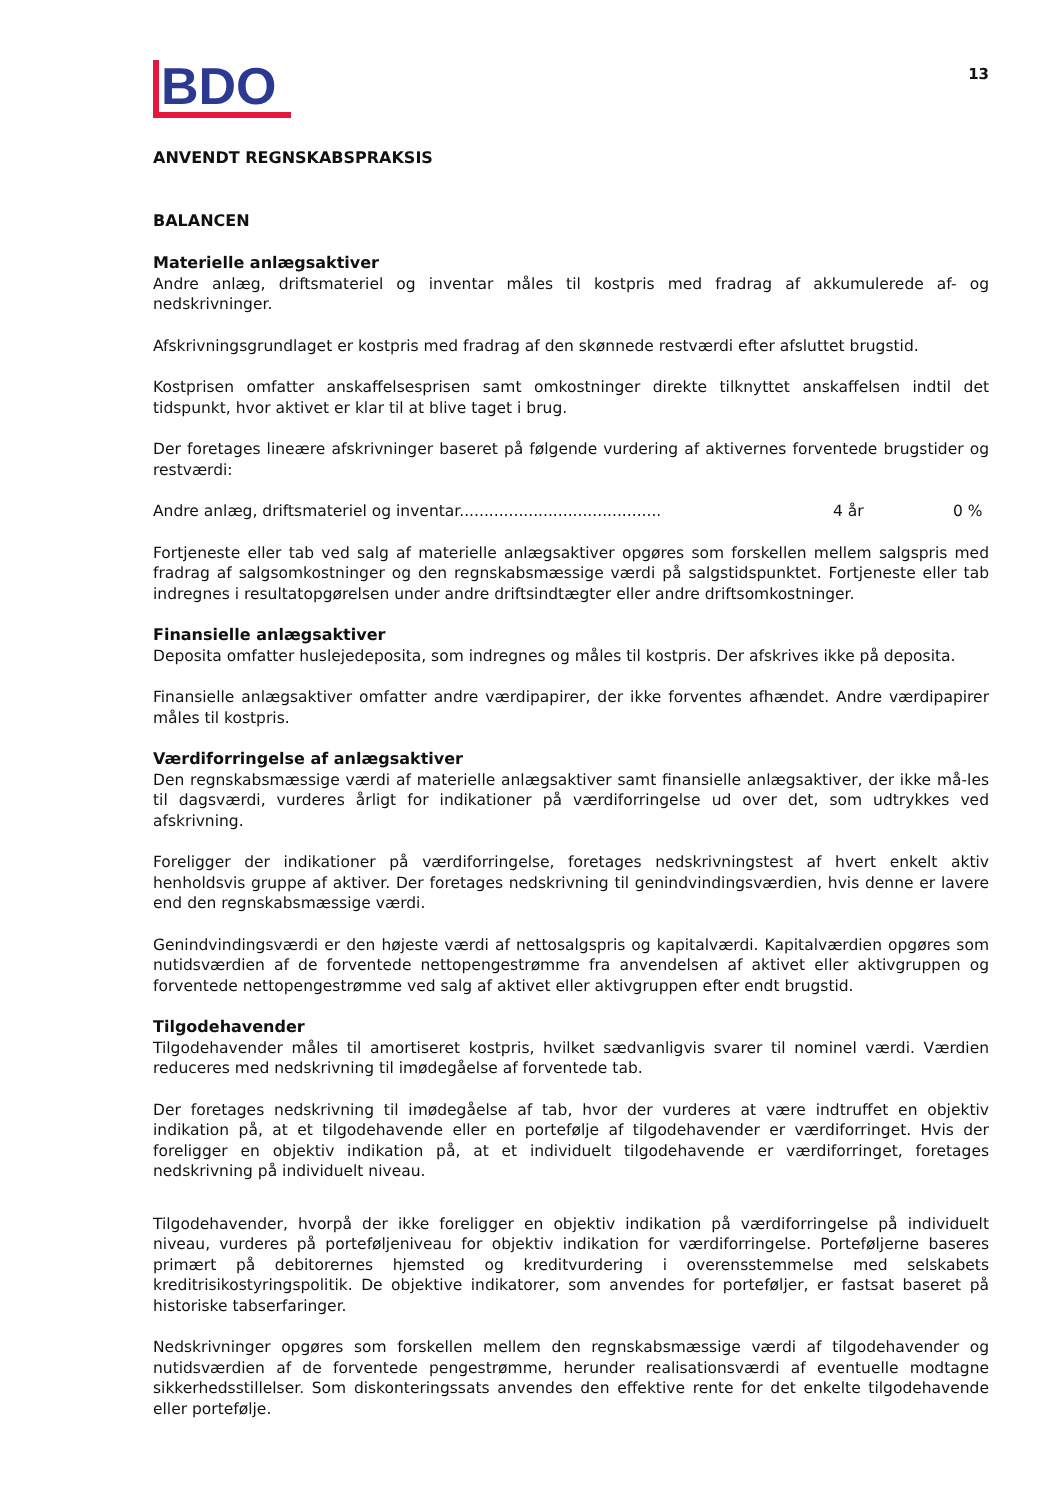BDO
13
ANVENDT REGNSKABSPRAKSIS
BALANCEN
Materielle anlægsaktiver
Andre anlæg, driftsmateriel og inventar måles til kostpris med fradrag af akkumulerede af- og nedskrivninger.
Afskrivningsgrundlaget er kostpris med fradrag af den skønnede restværdi efter afsluttet brugstid.
Kostprisen omfatter anskaffelsesprisen samt omkostninger direkte tilknyttet anskaffelsen indtil det tidspunkt, hvor aktivet er klar til at blive taget i brug.
Der foretages lineære afskrivninger baseret på følgende vurdering af aktivernes forventede brugstider og restværdi:
Andre anlæg, driftsmateriel og inventar......................................... 4 år 0 %
Fortjeneste eller tab ved salg af materielle anlægsaktiver opgøres som forskellen mellem salgspris med fradrag af salgsomkostninger og den regnskabsmæssige værdi på salgstidspunktet. Fortjeneste eller tab indregnes i resultatopgørelsen under andre driftsindtægter eller andre driftsomkostninger.
Finansielle anlægsaktiver
Deposita omfatter huslejedeposita, som indregnes og måles til kostpris. Der afskrives ikke på deposita.
Finansielle anlægsaktiver omfatter andre værdipapirer, der ikke forventes afhændet. Andre værdipapirer måles til kostpris.
Værdiforringelse af anlægsaktiver
Den regnskabsmæssige værdi af materielle anlægsaktiver samt finansielle anlægsaktiver, der ikke må-les til dagsværdi, vurderes årligt for indikationer på værdiforringelse ud over det, som udtrykkes ved afskrivning.
Foreligger der indikationer på værdiforringelse, foretages nedskrivningstest af hvert enkelt aktiv henholdsvis gruppe af aktiver. Der foretages nedskrivning til genindvindingsværdien, hvis denne er lavere end den regnskabsmæssige værdi.
Genindvindingsværdi er den højeste værdi af nettosalgspris og kapitalværdi. Kapitalværdien opgøres som nutidsværdien af de forventede nettopengestrømme fra anvendelsen af aktivet eller aktivgruppen og forventede nettopengestrømme ved salg af aktivet eller aktivgruppen efter endt brugstid.
Tilgodehavender
Tilgodehavender måles til amortiseret kostpris, hvilket sædvanligvis svarer til nominel værdi. Værdien reduceres med nedskrivning til imødegåelse af forventede tab.
Der foretages nedskrivning til imødegåelse af tab, hvor der vurderes at være indtruffet en objektiv indikation på, at et tilgodehavende eller en portefølje af tilgodehavender er værdiforringet. Hvis der foreligger en objektiv indikation på, at et individuelt tilgodehavende er værdiforringet, foretages nedskrivning på individuelt niveau.
Tilgodehavender, hvorpå der ikke foreligger en objektiv indikation på værdiforringelse på individuelt niveau, vurderes på porteføljeniveau for objektiv indikation for værdiforringelse. Porteføljerne baseres primært på debitorernes hjemsted og kreditvurdering i overensstemmelse med selskabets kreditrisikostyringspolitik. De objektive indikatorer, som anvendes for porteføljer, er fastsat baseret på historiske tabserfaringer.
Nedskrivninger opgøres som forskellen mellem den regnskabsmæssige værdi af tilgodehavender og nutidsværdien af de forventede pengestrømme, herunder realisationsværdi af eventuelle modtagne sikkerhedsstillelser. Som diskonteringssats anvendes den effektive rente for det enkelte tilgodehavende eller portefølje.